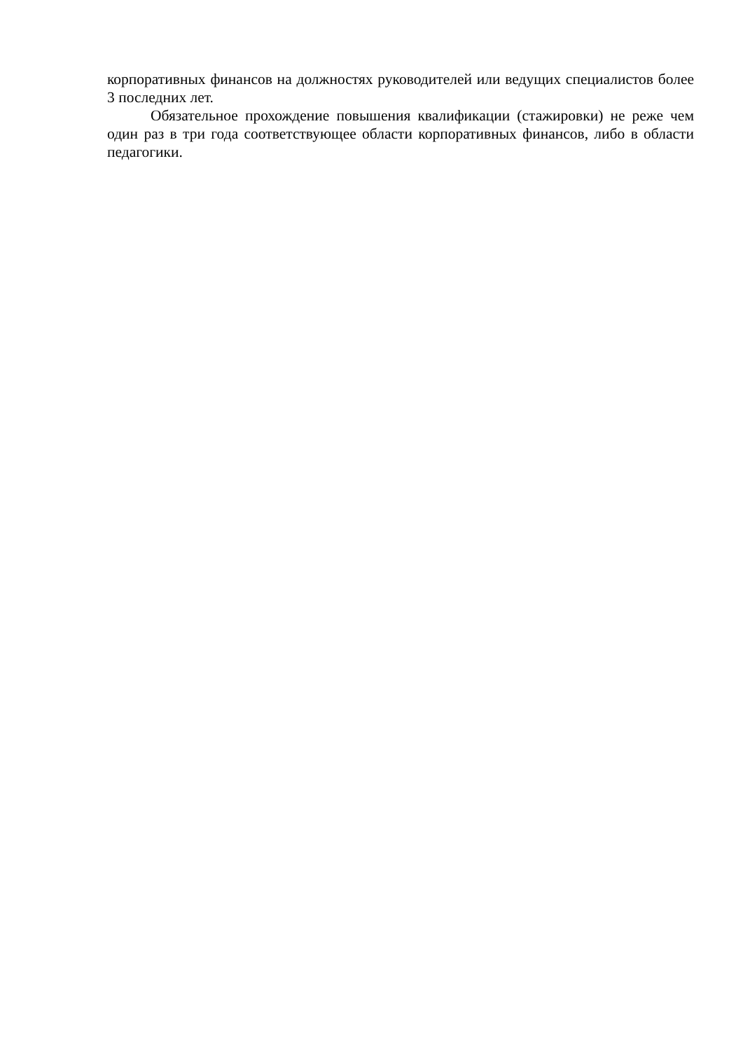корпоративных финансов на должностях руководителей или ведущих специалистов более 3 последних лет.
Обязательное прохождение повышения квалификации (стажировки) не реже чем один раз в три года соответствующее области корпоративных финансов, либо в области педагогики.